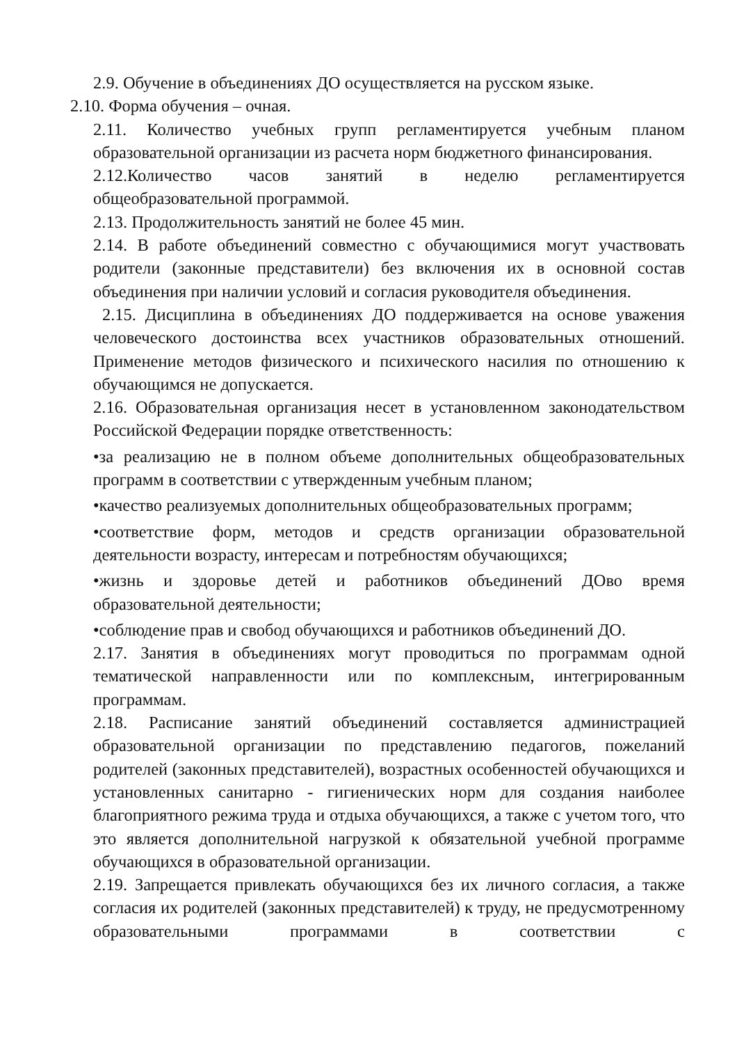2.9. Обучение в объединениях ДО осуществляется на русском языке.
2.10. Форма обучения – очная.
2.11. Количество учебных групп регламентируется учебным планом образовательной организации из расчета норм бюджетного финансирования.
2.12.Количество часов занятий в неделю регламентируется общеобразовательной программой.
2.13. Продолжительность занятий не более 45 мин.
2.14. В работе объединений совместно с обучающимися могут участвовать родители (законные представители) без включения их в основной состав объединения при наличии условий и согласия руководителя объединения.
2.15. Дисциплина в объединениях ДО поддерживается на основе уважения человеческого достоинства всех участников образовательных отношений. Применение методов физического и психического насилия по отношению к обучающимся не допускается.
2.16. Образовательная организация несет в установленном законодательством Российской Федерации порядке ответственность:
•за реализацию не в полном объеме дополнительных общеобразовательных программ в соответствии с утвержденным учебным планом;
•качество реализуемых дополнительных общеобразовательных программ;
•соответствие форм, методов и средств организации образовательной деятельности возрасту, интересам и потребностям обучающихся;
•жизнь и здоровье детей и работников объединений ДОво время образовательной деятельности;
•соблюдение прав и свобод обучающихся и работников объединений ДО.
2.17. Занятия в объединениях могут проводиться по программам одной тематической направленности или по комплексным, интегрированным программам.
2.18. Расписание занятий объединений составляется администрацией образовательной организации по представлению педагогов, пожеланий родителей (законных представителей), возрастных особенностей обучающихся и установленных санитарно - гигиенических норм для создания наиболее благоприятного режима труда и отдыха обучающихся, а также с учетом того, что это является дополнительной нагрузкой к обязательной учебной программе обучающихся в образовательной организации.
2.19. Запрещается привлекать обучающихся без их личного согласия, а также согласия их родителей (законных представителей) к труду, не предусмотренному образовательными программами в соответствии с